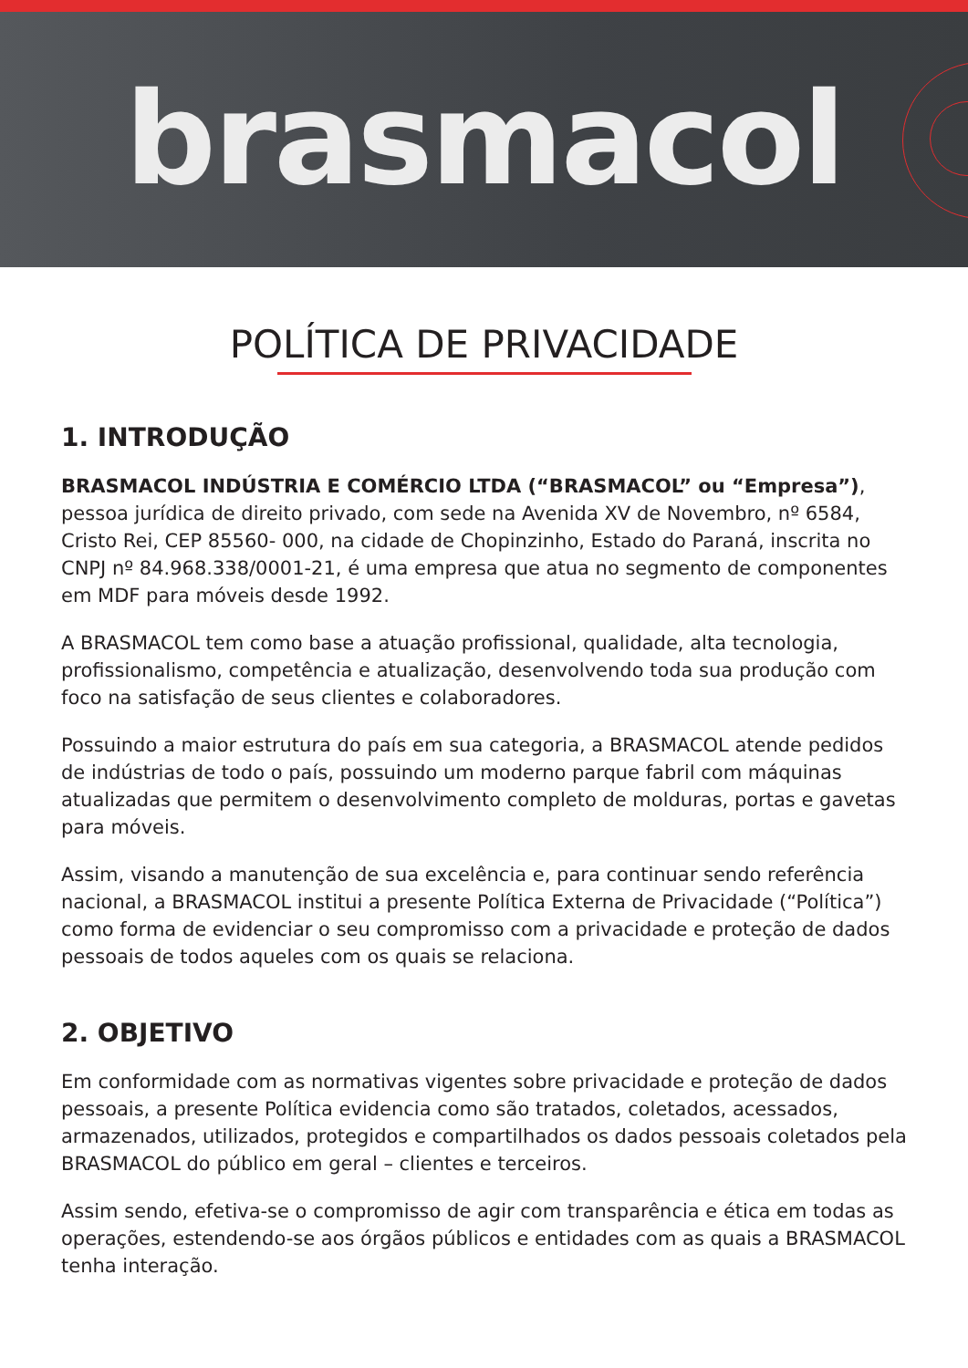brasmacol
POLÍTICA DE PRIVACIDADE
1. INTRODUÇÃO
BRASMACOL INDÚSTRIA E COMÉRCIO LTDA (“BRASMACOL” ou “Empresa”), pessoa jurídica de direito privado, com sede na Avenida XV de Novembro, nº 6584, Cristo Rei, CEP 85560- 000, na cidade de Chopinzinho, Estado do Paraná, inscrita no CNPJ nº 84.968.338/0001-21, é uma empresa que atua no segmento de componentes em MDF para móveis desde 1992.
A BRASMACOL tem como base a atuação profissional, qualidade, alta tecnologia, profissionalismo, competência e atualização, desenvolvendo toda sua produção com foco na satisfação de seus clientes e colaboradores.
Possuindo a maior estrutura do país em sua categoria, a BRASMACOL atende pedidos de indústrias de todo o país, possuindo um moderno parque fabril com máquinas atualizadas que permitem o desenvolvimento completo de molduras, portas e gavetas para móveis.
Assim, visando a manutenção de sua excelência e, para continuar sendo referência nacional, a BRASMACOL institui a presente Política Externa de Privacidade (“Política”) como forma de evidenciar o seu compromisso com a privacidade e proteção de dados pessoais de todos aqueles com os quais se relaciona.
2. OBJETIVO
Em conformidade com as normativas vigentes sobre privacidade e proteção de dados pessoais, a presente Política evidencia como são tratados, coletados, acessados, armazenados, utilizados, protegidos e compartilhados os dados pessoais coletados pela BRASMACOL do público em geral – clientes e terceiros.
Assim sendo, efetiva-se o compromisso de agir com transparência e ética em todas as operações, estendendo-se aos órgãos públicos e entidades com as quais a BRASMACOL tenha interação.